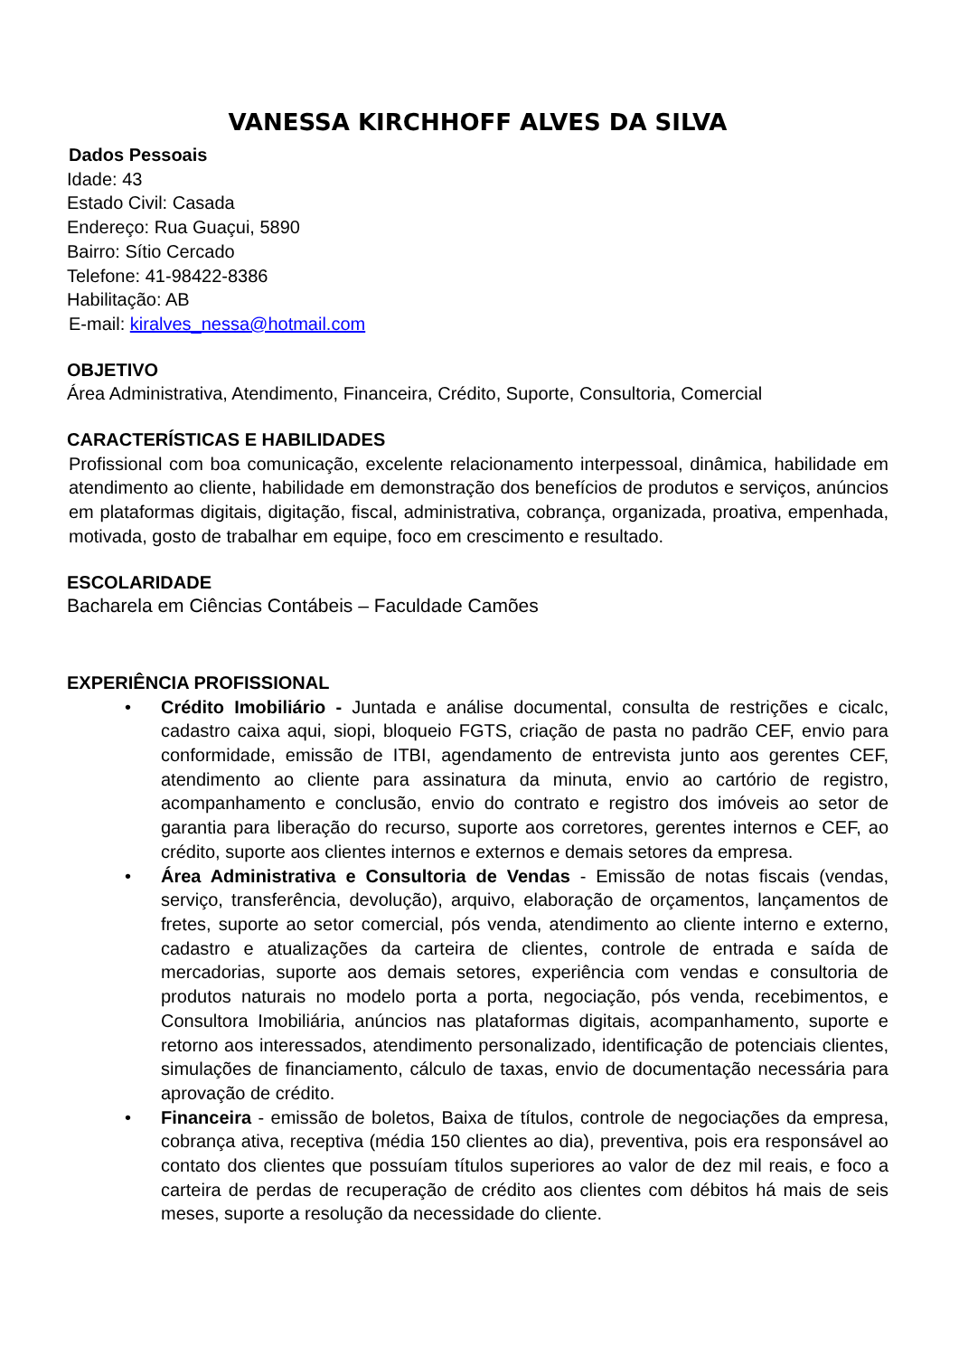VANESSA KIRCHHOFF ALVES DA SILVA
Dados Pessoais
Idade: 43
Estado Civil: Casada
Endereço: Rua Guaçui, 5890
Bairro: Sítio Cercado
Telefone: 41-98422-8386
Habilitação: AB
E-mail: kiralves_nessa@hotmail.com
OBJETIVO
Área Administrativa, Atendimento, Financeira, Crédito, Suporte, Consultoria, Comercial
CARACTERÍSTICAS E HABILIDADES
Profissional com boa comunicação, excelente relacionamento interpessoal, dinâmica, habilidade em atendimento ao cliente, habilidade em demonstração dos benefícios de produtos e serviços, anúncios em plataformas digitais, digitação, fiscal, administrativa, cobrança, organizada, proativa, empenhada, motivada, gosto de trabalhar em equipe, foco em crescimento e resultado.
ESCOLARIDADE
Bacharela em Ciências Contábeis – Faculdade Camões
EXPERIÊNCIA PROFISSIONAL
• Crédito Imobiliário - Juntada e análise documental, consulta de restrições e cicalc, cadastro caixa aqui, siopi, bloqueio FGTS, criação de pasta no padrão CEF, envio para conformidade, emissão de ITBI, agendamento de entrevista junto aos gerentes CEF, atendimento ao cliente para assinatura da minuta, envio ao cartório de registro, acompanhamento e conclusão, envio do contrato e registro dos imóveis ao setor de garantia para liberação do recurso, suporte aos corretores, gerentes internos e CEF, ao crédito, suporte aos clientes internos e externos e demais setores da empresa.
• Área Administrativa e Consultoria de Vendas - Emissão de notas fiscais (vendas, serviço, transferência, devolução), arquivo, elaboração de orçamentos, lançamentos de fretes, suporte ao setor comercial, pós venda, atendimento ao cliente interno e externo, cadastro e atualizações da carteira de clientes, controle de entrada e saída de mercadorias, suporte aos demais setores, experiência com vendas e consultoria de produtos naturais no modelo porta a porta, negociação, pós venda, recebimentos, e Consultora Imobiliária, anúncios nas plataformas digitais, acompanhamento, suporte e retorno aos interessados, atendimento personalizado, identificação de potenciais clientes, simulações de financiamento, cálculo de taxas, envio de documentação necessária para aprovação de crédito.
• Financeira - emissão de boletos, Baixa de títulos, controle de negociações da empresa, cobrança ativa, receptiva (média 150 clientes ao dia), preventiva, pois era responsável ao contato dos clientes que possuíam títulos superiores ao valor de dez mil reais, e foco a carteira de perdas de recuperação de crédito aos clientes com débitos há mais de seis meses, suporte a resolução da necessidade do cliente.